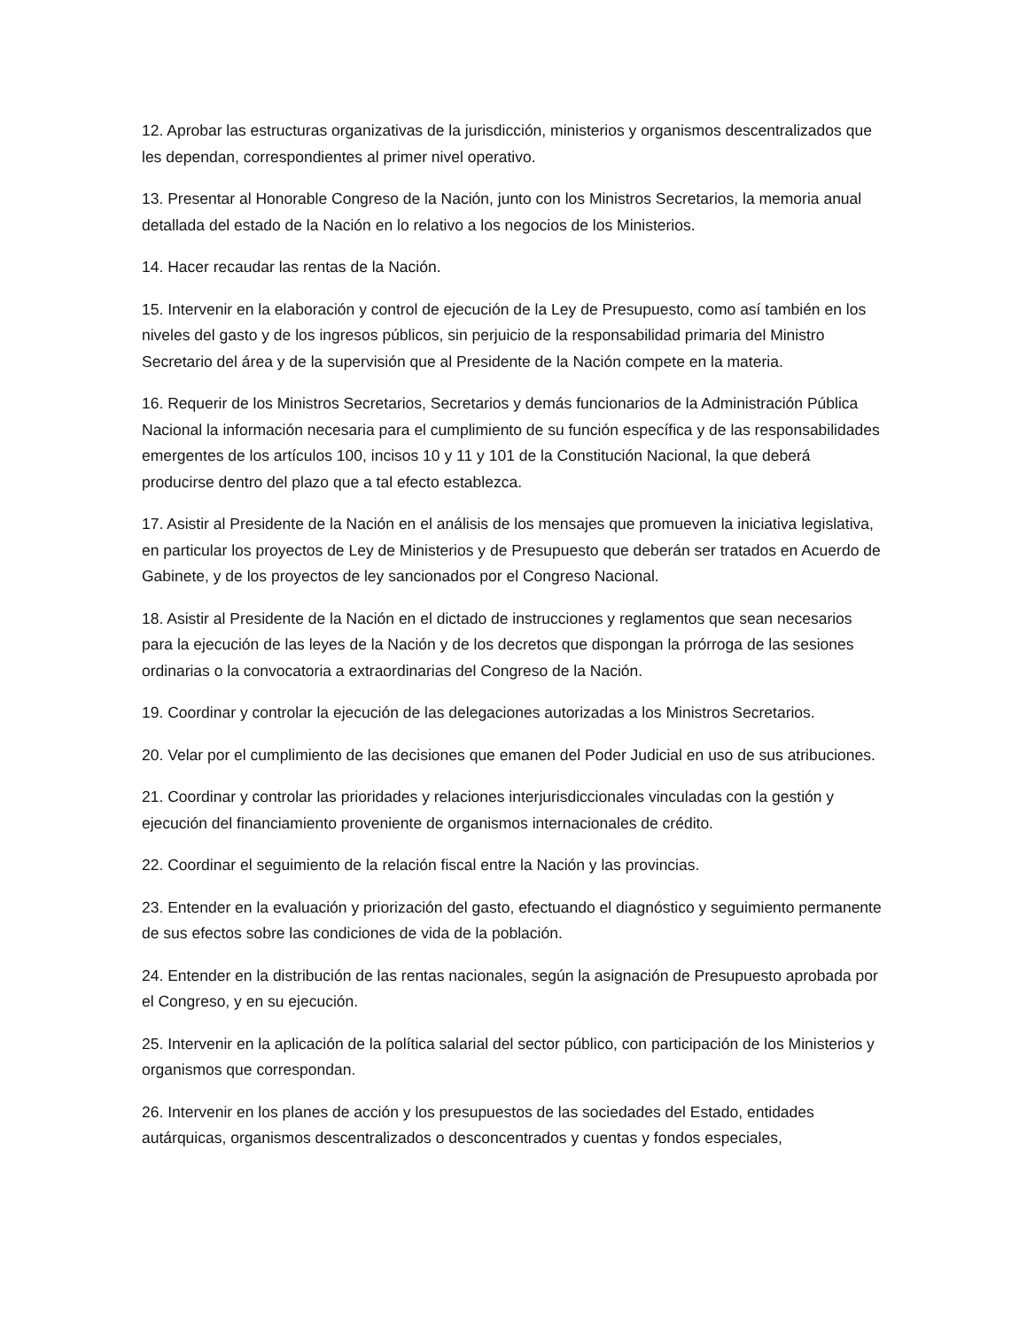12. Aprobar las estructuras organizativas de la jurisdicción, ministerios y organismos descentralizados que les dependan, correspondientes al primer nivel operativo.
13. Presentar al Honorable Congreso de la Nación, junto con los Ministros Secretarios, la memoria anual detallada del estado de la Nación en lo relativo a los negocios de los Ministerios.
14. Hacer recaudar las rentas de la Nación.
15. Intervenir en la elaboración y control de ejecución de la Ley de Presupuesto, como así también en los niveles del gasto y de los ingresos públicos, sin perjuicio de la responsabilidad primaria del Ministro Secretario del área y de la supervisión que al Presidente de la Nación compete en la materia.
16. Requerir de los Ministros Secretarios, Secretarios y demás funcionarios de la Administración Pública Nacional la información necesaria para el cumplimiento de su función específica y de las responsabilidades emergentes de los artículos 100, incisos 10 y 11 y 101 de la Constitución Nacional, la que deberá producirse dentro del plazo que a tal efecto establezca.
17. Asistir al Presidente de la Nación en el análisis de los mensajes que promueven la iniciativa legislativa, en particular los proyectos de Ley de Ministerios y de Presupuesto que deberán ser tratados en Acuerdo de Gabinete, y de los proyectos de ley sancionados por el Congreso Nacional.
18. Asistir al Presidente de la Nación en el dictado de instrucciones y reglamentos que sean necesarios para la ejecución de las leyes de la Nación y de los decretos que dispongan la prórroga de las sesiones ordinarias o la convocatoria a extraordinarias del Congreso de la Nación.
19. Coordinar y controlar la ejecución de las delegaciones autorizadas a los Ministros Secretarios.
20. Velar por el cumplimiento de las decisiones que emanen del Poder Judicial en uso de sus atribuciones.
21. Coordinar y controlar las prioridades y relaciones interjurisdiccionales vinculadas con la gestión y ejecución del financiamiento proveniente de organismos internacionales de crédito.
22. Coordinar el seguimiento de la relación fiscal entre la Nación y las provincias.
23. Entender en la evaluación y priorización del gasto, efectuando el diagnóstico y seguimiento permanente de sus efectos sobre las condiciones de vida de la población.
24. Entender en la distribución de las rentas nacionales, según la asignación de Presupuesto aprobada por el Congreso, y en su ejecución.
25. Intervenir en la aplicación de la política salarial del sector público, con participación de los Ministerios y organismos que correspondan.
26. Intervenir en los planes de acción y los presupuestos de las sociedades del Estado, entidades autárquicas, organismos descentralizados o desconcentrados y cuentas y fondos especiales,